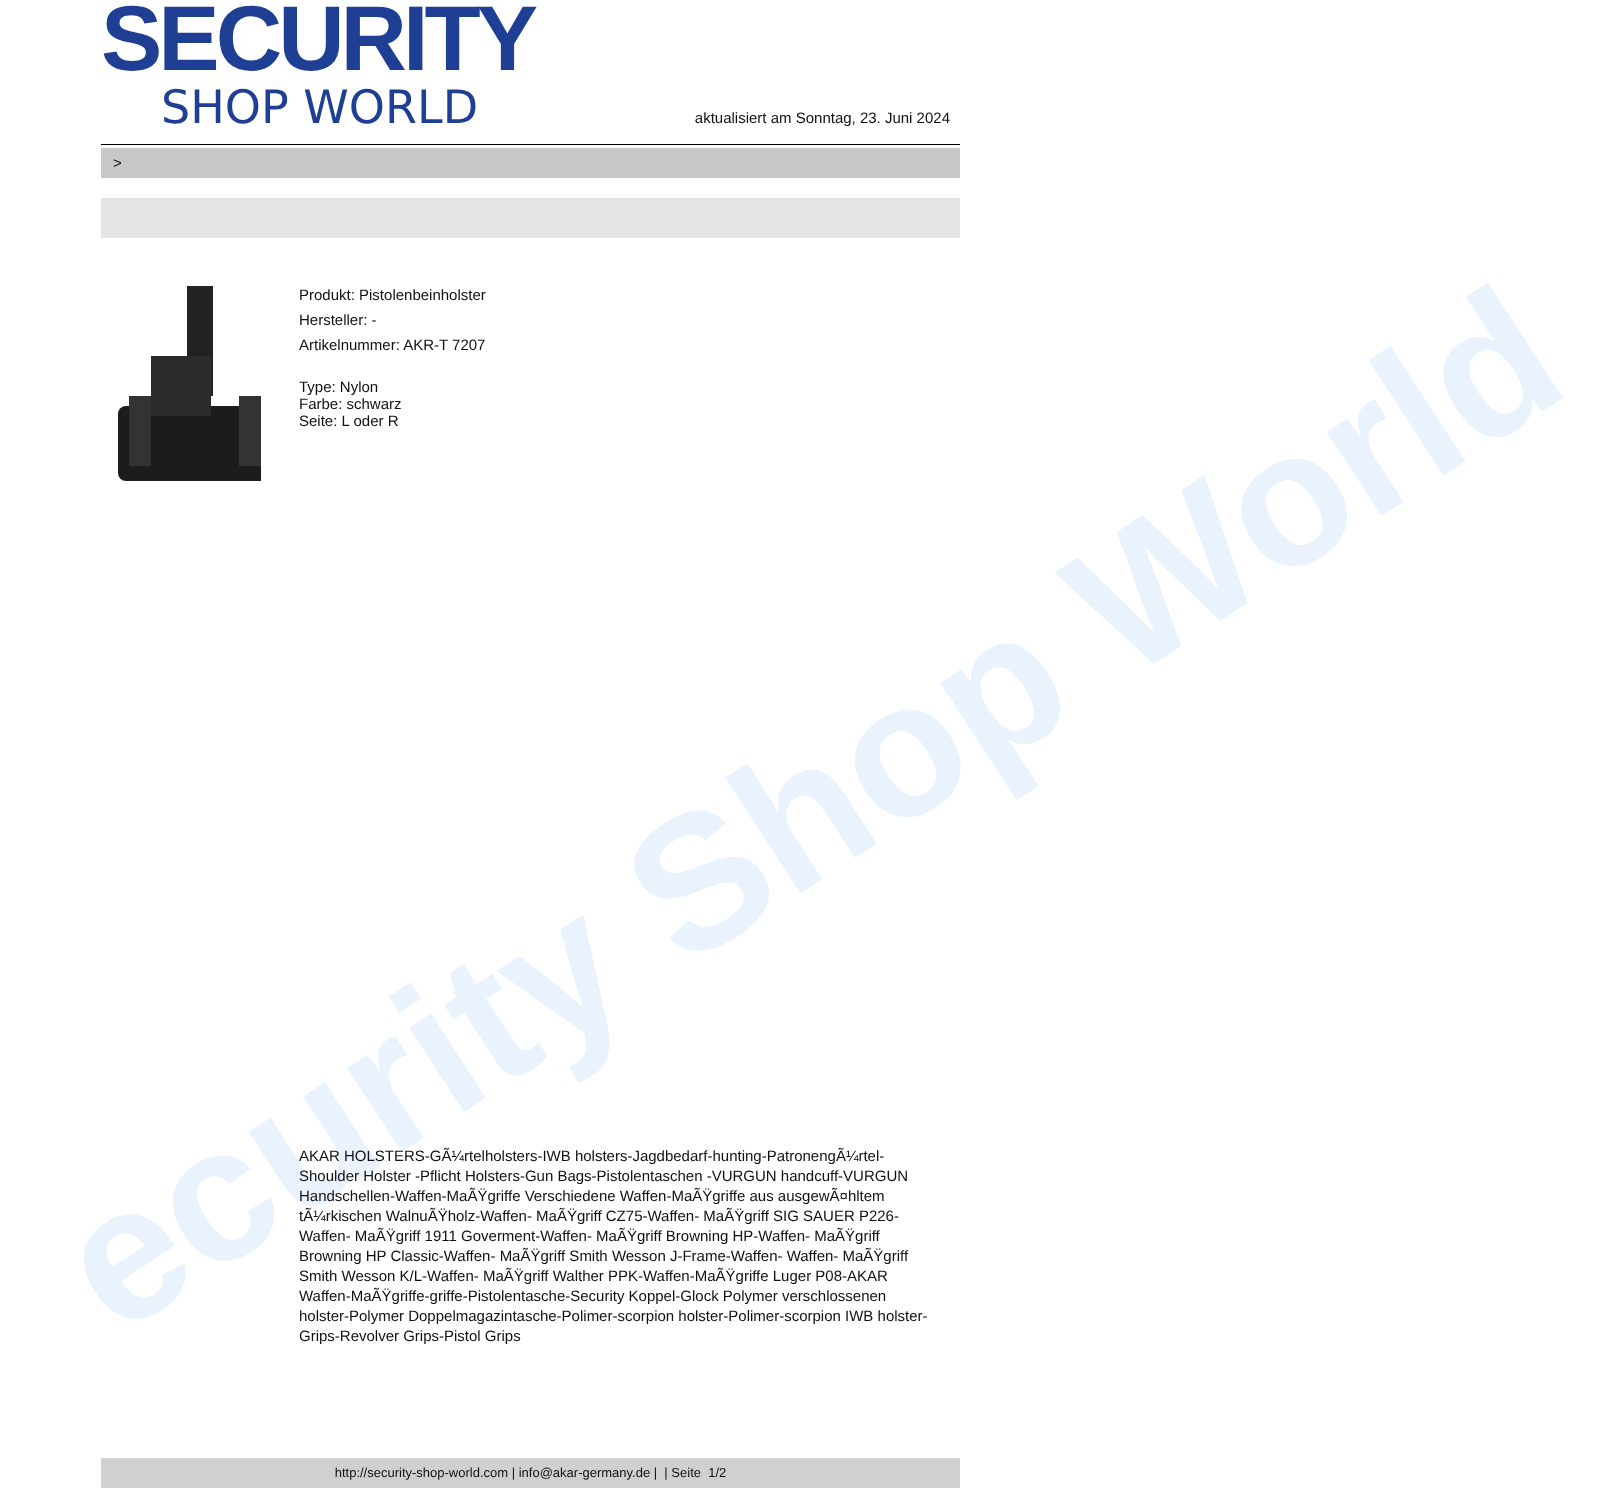ecurity Shop World
SECURITY
SHOP WORLD
aktualisiert am Sonntag, 23. Juni 2024
>
Produkt: Pistolenbeinholster
Hersteller: -
Artikelnummer: AKR-T 7207
Type: Nylon
Farbe: schwarz
Seite: L oder R
AKAR HOLSTERS-GÃ¼rtelholsters-IWB holsters-Jagdbedarf-hunting-PatronengÃ¼rtel- Shoulder Holster -Pflicht Holsters-Gun Bags-Pistolentaschen -VURGUN handcuff-VURGUN Handschellen-Waffen-MaÃŸgriffe Verschiedene Waffen-MaÃŸgriffe aus ausgewÃ¤hltem tÃ¼rkischen WalnuÃŸholz-Waffen- MaÃŸgriff CZ75-Waffen- MaÃŸgriff SIG SAUER P226-Waffen- MaÃŸgriff 1911 Goverment-Waffen- MaÃŸgriff Browning HP-Waffen- MaÃŸgriff Browning HP Classic-Waffen- MaÃŸgriff Smith Wesson J-Frame-Waffen- Waffen- MaÃŸgriff Smith Wesson K/L-Waffen- MaÃŸgriff Walther PPK-Waffen-MaÃŸgriffe Luger P08-AKAR Waffen-MaÃŸgriffe-griffe-Pistolentasche-Security Koppel-Glock Polymer verschlossenen holster-Polymer Doppelmagazintasche-Polimer-scorpion holster-Polimer-scorpion IWB holster-Grips-Revolver Grips-Pistol Grips
http://security-shop-world.com | info@akar-germany.de | | Seite 1/2